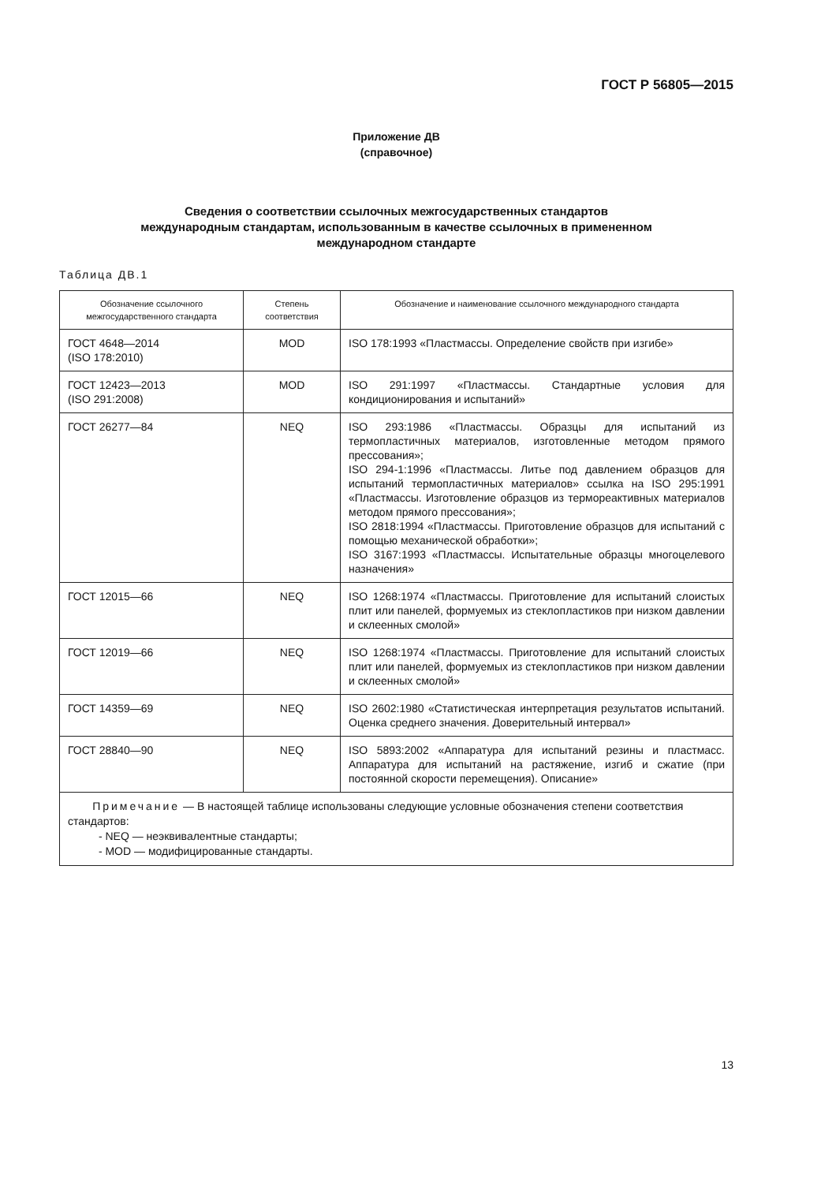ГОСТ Р 56805—2015
Приложение ДВ
(справочное)
Сведения о соответствии ссылочных межгосударственных стандартов
международным стандартам, использованным в качестве ссылочных в примененном
международном стандарте
Таблица ДВ.1
| Обозначение ссылочного межгосударственного стандарта | Степень соответствия | Обозначение и наименование ссылочного международного стандарта |
| --- | --- | --- |
| ГОСТ 4648—2014 (ISO 178:2010) | MOD | ISO 178:1993 «Пластмассы. Определение свойств при изгибе» |
| ГОСТ 12423—2013 (ISO 291:2008) | MOD | ISO 291:1997 «Пластмассы. Стандартные условия для кондиционирования и испытаний» |
| ГОСТ 26277—84 | NEQ | ISO 293:1986 «Пластмассы. Образцы для испытаний из термопластичных материалов, изготовленные методом прямого прессования»; ISO 294-1:1996 «Пластмассы. Литье под давлением образцов для испытаний термопластичных материалов» ссылка на ISO 295:1991 «Пластмассы. Изготовление образцов из термореактивных материалов методом прямого прессования»; ISO 2818:1994 «Пластмассы. Приготовление образцов для испытаний с помощью механической обработки»; ISO 3167:1993 «Пластмассы. Испытательные образцы многоцелевого назначения» |
| ГОСТ 12015—66 | NEQ | ISO 1268:1974 «Пластмассы. Приготовление для испытаний слоистых плит или панелей, формуемых из стеклопластиков при низком давлении и склеенных смолой» |
| ГОСТ 12019—66 | NEQ | ISO 1268:1974 «Пластмассы. Приготовление для испытаний слоистых плит или панелей, формуемых из стеклопластиков при низком давлении и склеенных смолой» |
| ГОСТ 14359—69 | NEQ | ISO 2602:1980 «Статистическая интерпретация результатов испытаний. Оценка среднего значения. Доверительный интервал» |
| ГОСТ 28840—90 | NEQ | ISO 5893:2002 «Аппаратура для испытаний резины и пластмасс. Аппаратура для испытаний на растяжение, изгиб и сжатие (при постоянной скорости перемещения). Описание» |
| Примечание — В настоящей таблице использованы следующие условные обозначения степени соответствия стандартов: - NEQ — неэквивалентные стандарты; - MOD — модифицированные стандарты. | | |
13